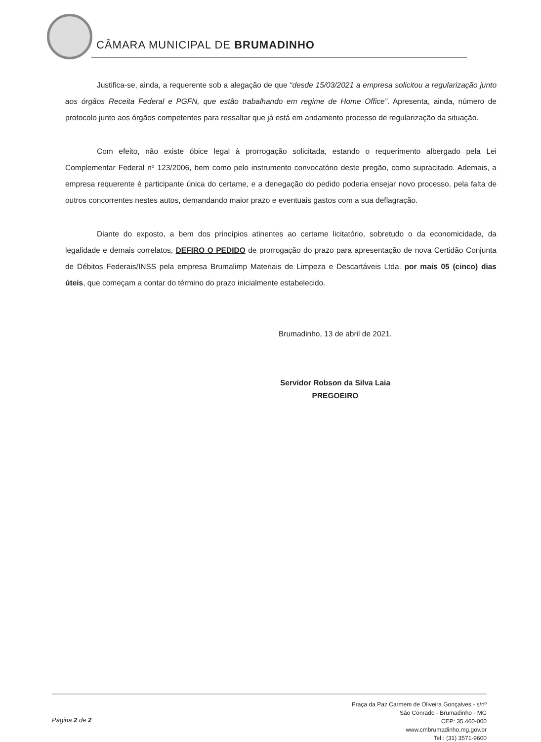CÂMARA MUNICIPAL DE BRUMADINHO
Justifica-se, ainda, a requerente sob a alegação de que “desde 15/03/2021 a empresa solicitou a regularização junto aos órgãos Receita Federal e PGFN, que estão trabalhando em regime de Home Office”. Apresenta, ainda, número de protocolo junto aos órgãos competentes para ressaltar que já está em andamento processo de regularização da situação.
Com efeito, não existe óbice legal à prorrogação solicitada, estando o requerimento albergado pela Lei Complementar Federal nº 123/2006, bem como pelo instrumento convocatório deste pregão, como supracitado. Ademais, a empresa requerente é participante única do certame, e a denegação do pedido poderia ensejar novo processo, pela falta de outros concorrentes nestes autos, demandando maior prazo e eventuais gastos com a sua deflagração.
Diante do exposto, a bem dos princípios atinentes ao certame licitatório, sobretudo o da economicidade, da legalidade e demais correlatos, DEFIRO O PEDIDO de prorrogação do prazo para apresentação de nova Certidão Conjunta de Débitos Federais/INSS pela empresa Brumalimp Materiais de Limpeza e Descartáveis Ltda. por mais 05 (cinco) dias úteis, que começam a contar do término do prazo inicialmente estabelecido.
Brumadinho, 13 de abril de 2021.
Servidor Robson da Silva Laia
PREGOEIRO
Página 2 de 2
Praça da Paz Carmem de Oliveira Gonçalves - s/nº
São Conrado - Brumadinho - MG
CEP: 35.460-000
www.cmbrumadinho.mg.gov.br
Tel.: (31) 3571-9600